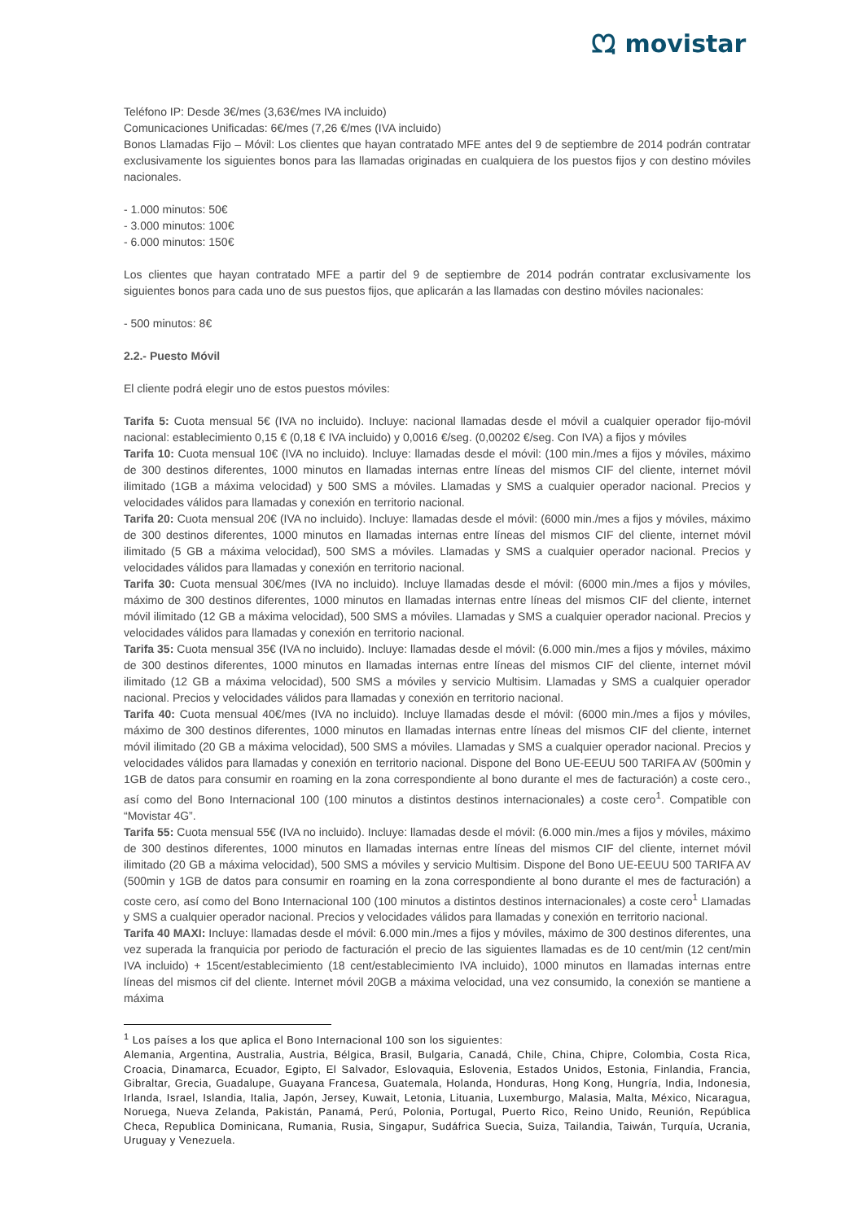ᘻ movistar
Teléfono IP: Desde 3€/mes (3,63€/mes IVA incluido)
Comunicaciones Unificadas: 6€/mes (7,26 €/mes (IVA incluido)
Bonos Llamadas Fijo – Móvil: Los clientes que hayan contratado MFE antes del 9 de septiembre de 2014 podrán contratar exclusivamente los siguientes bonos para las llamadas originadas en cualquiera de los puestos fijos y con destino móviles nacionales.
- 1.000 minutos: 50€
- 3.000 minutos: 100€
- 6.000 minutos: 150€
Los clientes que hayan contratado MFE a partir del 9 de septiembre de 2014 podrán contratar exclusivamente los siguientes bonos para cada uno de sus puestos fijos, que aplicarán a las llamadas con destino móviles nacionales:
- 500 minutos: 8€
2.2.- Puesto Móvil
El cliente podrá elegir uno de estos puestos móviles:
Tarifa 5: Cuota mensual 5€ (IVA no incluido). Incluye: nacional llamadas desde el móvil a cualquier operador fijo-móvil nacional: establecimiento 0,15 € (0,18 € IVA incluido) y 0,0016 €/seg. (0,00202 €/seg. Con IVA) a fijos y móviles
Tarifa 10: Cuota mensual 10€ (IVA no incluido). Incluye: llamadas desde el móvil: (100 min./mes a fijos y móviles, máximo de 300 destinos diferentes, 1000 minutos en llamadas internas entre líneas del mismos CIF del cliente, internet móvil ilimitado (1GB a máxima velocidad) y 500 SMS a móviles. Llamadas y SMS a cualquier operador nacional. Precios y velocidades válidos para llamadas y conexión en territorio nacional.
Tarifa 20: Cuota mensual 20€ (IVA no incluido). Incluye: llamadas desde el móvil: (6000 min./mes a fijos y móviles, máximo de 300 destinos diferentes, 1000 minutos en llamadas internas entre líneas del mismos CIF del cliente, internet móvil ilimitado (5 GB a máxima velocidad), 500 SMS a móviles. Llamadas y SMS a cualquier operador nacional. Precios y velocidades válidos para llamadas y conexión en territorio nacional.
Tarifa 30: Cuota mensual 30€/mes (IVA no incluido). Incluye llamadas desde el móvil: (6000 min./mes a fijos y móviles, máximo de 300 destinos diferentes, 1000 minutos en llamadas internas entre líneas del mismos CIF del cliente, internet móvil ilimitado (12 GB a máxima velocidad), 500 SMS a móviles. Llamadas y SMS a cualquier operador nacional. Precios y velocidades válidos para llamadas y conexión en territorio nacional.
Tarifa 35: Cuota mensual 35€ (IVA no incluido). Incluye: llamadas desde el móvil: (6.000 min./mes a fijos y móviles, máximo de 300 destinos diferentes, 1000 minutos en llamadas internas entre líneas del mismos CIF del cliente, internet móvil ilimitado (12 GB a máxima velocidad), 500 SMS a móviles y servicio Multisim. Llamadas y SMS a cualquier operador nacional. Precios y velocidades válidos para llamadas y conexión en territorio nacional.
Tarifa 40: Cuota mensual 40€/mes (IVA no incluido). Incluye llamadas desde el móvil: (6000 min./mes a fijos y móviles, máximo de 300 destinos diferentes, 1000 minutos en llamadas internas entre líneas del mismos CIF del cliente, internet móvil ilimitado (20 GB a máxima velocidad), 500 SMS a móviles. Llamadas y SMS a cualquier operador nacional. Precios y velocidades válidos para llamadas y conexión en territorio nacional. Dispone del Bono UE-EEUU 500 TARIFA AV (500min y 1GB de datos para consumir en roaming en la zona correspondiente al bono durante el mes de facturación) a coste cero., así como del Bono Internacional 100 (100 minutos a distintos destinos internacionales) a coste cero<sup>1</sup>. Compatible con “Movistar 4G”.
Tarifa 55: Cuota mensual 55€ (IVA no incluido). Incluye: llamadas desde el móvil: (6.000 min./mes a fijos y móviles, máximo de 300 destinos diferentes, 1000 minutos en llamadas internas entre líneas del mismos CIF del cliente, internet móvil ilimitado (20 GB a máxima velocidad), 500 SMS a móviles y servicio Multisim. Dispone del Bono UE-EEUU 500 TARIFA AV (500min y 1GB de datos para consumir en roaming en la zona correspondiente al bono durante el mes de facturación) a coste cero, así como del Bono Internacional 100 (100 minutos a distintos destinos internacionales) a coste cero<sup>1</sup> Llamadas y SMS a cualquier operador nacional. Precios y velocidades válidos para llamadas y conexión en territorio nacional.
Tarifa 40 MAXI: Incluye: llamadas desde el móvil: 6.000 min./mes a fijos y móviles, máximo de 300 destinos diferentes, una vez superada la franquicia por periodo de facturación el precio de las siguientes llamadas es de 10 cent/min (12 cent/min IVA incluido) + 15cent/establecimiento (18 cent/establecimiento IVA incluido), 1000 minutos en llamadas internas entre líneas del mismos cif del cliente. Internet móvil 20GB a máxima velocidad, una vez consumido, la conexión se mantiene a máxima
<sup>1</sup> Los países a los que aplica el Bono Internacional 100 son los siguientes:
Alemania, Argentina, Australia, Austria, Bélgica, Brasil, Bulgaria, Canadá, Chile, China, Chipre, Colombia, Costa Rica, Croacia, Dinamarca, Ecuador, Egipto, El Salvador, Eslovaquia, Eslovenia, Estados Unidos, Estonia, Finlandia, Francia, Gibraltar, Grecia, Guadalupe, Guayana Francesa, Guatemala, Holanda, Honduras, Hong Kong, Hungría, India, Indonesia, Irlanda, Israel, Islandia, Italia, Japón, Jersey, Kuwait, Letonia, Lituania, Luxemburgo, Malasia, Malta, México, Nicaragua, Noruega, Nueva Zelanda, Pakistán, Panamá, Perú, Polonia, Portugal, Puerto Rico, Reino Unido, Reunión, República Checa, Republica Dominicana, Rumania, Rusia, Singapur, Sudáfrica Suecia, Suiza, Tailandia, Taiwán, Turquía, Ucrania, Uruguay y Venezuela.